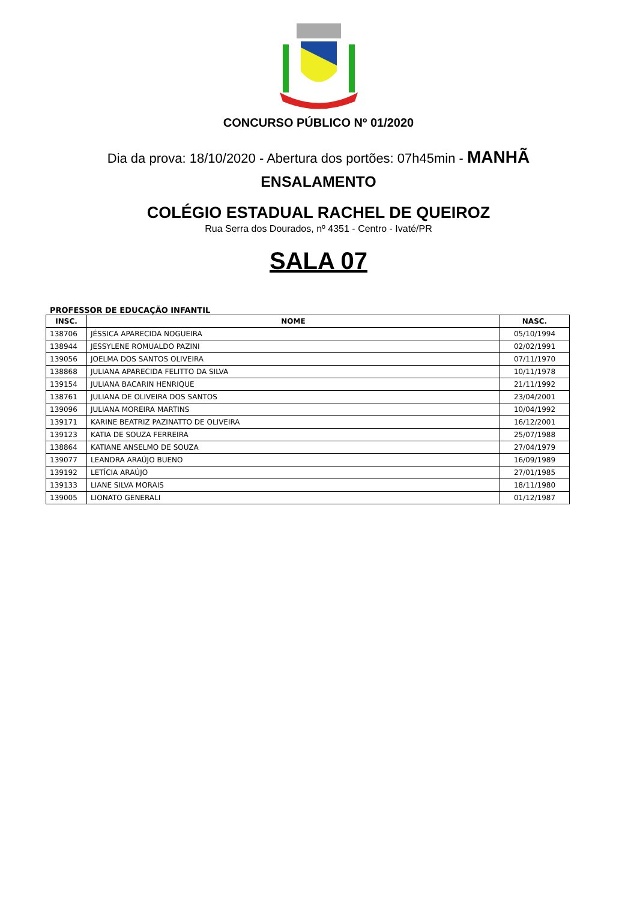CONCURSO PÚBLICO Nº 01/2020
Dia da prova: 18/10/2020 - Abertura dos portões: 07h45min - MANHÃ
ENSALAMENTO
COLÉGIO ESTADUAL RACHEL DE QUEIROZ
Rua Serra dos Dourados, nº 4351 - Centro - Ivaté/PR
SALA 07
PROFESSOR DE EDUCAÇÃO INFANTIL
| INSC. | NOME | NASC. |
| --- | --- | --- |
| 138706 | JÉSSICA APARECIDA NOGUEIRA | 05/10/1994 |
| 138944 | JESSYLENE ROMUALDO PAZINI | 02/02/1991 |
| 139056 | JOELMA DOS SANTOS OLIVEIRA | 07/11/1970 |
| 138868 | JULIANA APARECIDA FELITTO DA SILVA | 10/11/1978 |
| 139154 | JULIANA BACARIN HENRIQUE | 21/11/1992 |
| 138761 | JULIANA DE OLIVEIRA DOS SANTOS | 23/04/2001 |
| 139096 | JULIANA MOREIRA MARTINS | 10/04/1992 |
| 139171 | KARINE BEATRIZ PAZINATTO DE OLIVEIRA | 16/12/2001 |
| 139123 | KATIA DE SOUZA FERREIRA | 25/07/1988 |
| 138864 | KATIANE ANSELMO DE SOUZA | 27/04/1979 |
| 139077 | LEANDRA ARAÚJO BUENO | 16/09/1989 |
| 139192 | LETÍCIA ARAÚJO | 27/01/1985 |
| 139133 | LIANE SILVA MORAIS | 18/11/1980 |
| 139005 | LIONATO GENERALI | 01/12/1987 |